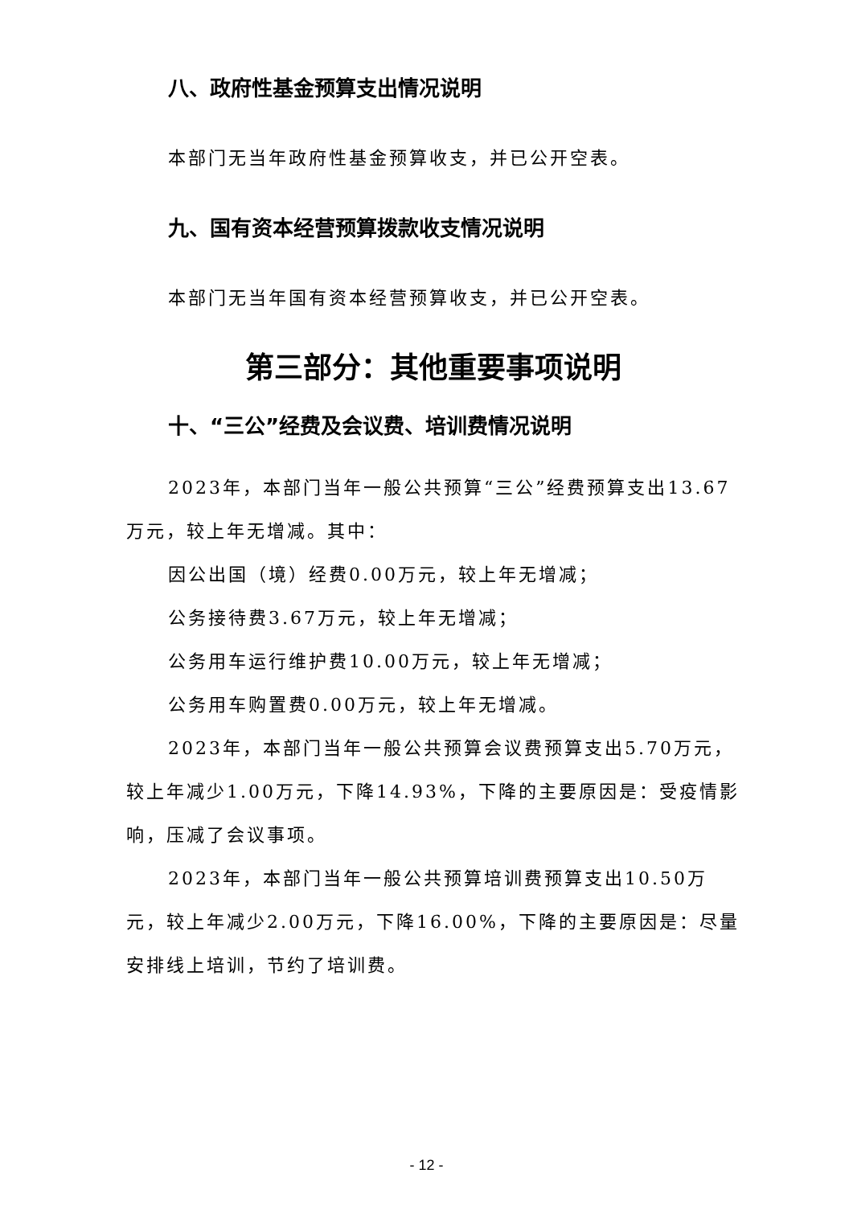八、政府性基金预算支出情况说明
本部门无当年政府性基金预算收支，并已公开空表。
九、国有资本经营预算拨款收支情况说明
本部门无当年国有资本经营预算收支，并已公开空表。
第三部分：其他重要事项说明
十、“三公”经费及会议费、培训费情况说明
2023年，本部门当年一般公共预算“三公”经费预算支出13.67万元，较上年无增减。其中：
因公出国（境）经费0.00万元，较上年无增减；
公务接待费3.67万元，较上年无增减；
公务用车运行维护费10.00万元，较上年无增减；
公务用车购置费0.00万元，较上年无增减。
2023年，本部门当年一般公共预算会议费预算支出5.70万元，较上年减少1.00万元，下降14.93%，下降的主要原因是：受疫情影响，压减了会议事项。
2023年，本部门当年一般公共预算培训费预算支出10.50万元，较上年减少2.00万元，下降16.00%，下降的主要原因是：尽量安排线上培训，节约了培训费。
- 12 -